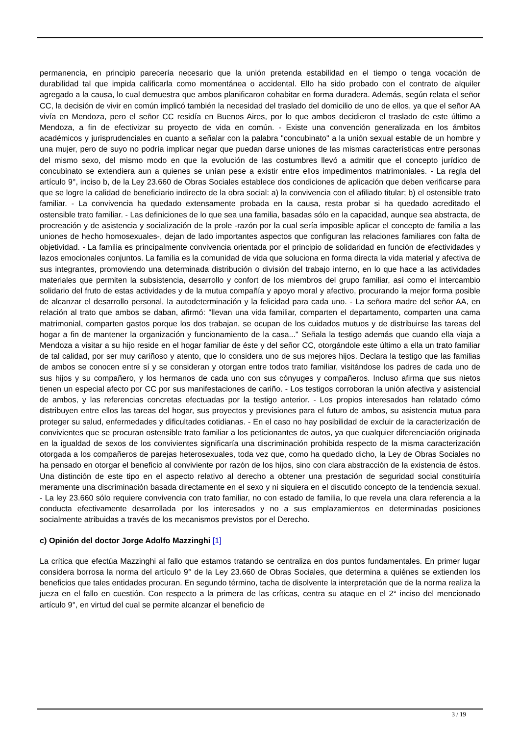permanencia, en principio parecería necesario que la unión pretenda estabilidad en el tiempo o tenga vocación de durabilidad tal que impida calificarla como momentánea o accidental. Ello ha sido probado con el contrato de alquiler agregado a la causa, lo cual demuestra que ambos planificaron cohabitar en forma duradera. Además, según relata el señor CC, la decisión de vivir en común implicó también la necesidad del traslado del domicilio de uno de ellos, ya que el señor AA vivía en Mendoza, pero el señor CC residía en Buenos Aires, por lo que ambos decidieron el traslado de este último a Mendoza, a fin de efectivizar su proyecto de vida en común. - Existe una convención generalizada en los ámbitos académicos y jurisprudenciales en cuanto a señalar con la palabra "concubinato" a la unión sexual estable de un hombre y una mujer, pero de suyo no podría implicar negar que puedan darse uniones de las mismas características entre personas del mismo sexo, del mismo modo en que la evolución de las costumbres llevó a admitir que el concepto jurídico de concubinato se extendiera aun a quienes se unían pese a existir entre ellos impedimentos matrimoniales. - La regla del artículo 9°, inciso b, de la Ley 23.660 de Obras Sociales establece dos condiciones de aplicación que deben verificarse para que se logre la calidad de beneficiario indirecto de la obra social: a) la convivencia con el afiliado titular; b) el ostensible trato familiar. - La convivencia ha quedado extensamente probada en la causa, resta probar si ha quedado acreditado el ostensible trato familiar. - Las definiciones de lo que sea una familia, basadas sólo en la capacidad, aunque sea abstracta, de procreación y de asistencia y socialización de la prole -razón por la cual sería imposible aplicar el concepto de familia a las uniones de hecho homosexuales-, dejan de lado importantes aspectos que configuran las relaciones familiares con falta de objetividad. - La familia es principalmente convivencia orientada por el principio de solidaridad en función de efectividades y lazos emocionales conjuntos. La familia es la comunidad de vida que soluciona en forma directa la vida material y afectiva de sus integrantes, promoviendo una determinada distribución o división del trabajo interno, en lo que hace a las actividades materiales que permiten la subsistencia, desarrollo y confort de los miembros del grupo familiar, así como el intercambio solidario del fruto de estas actividades y de la mutua compañía y apoyo moral y afectivo, procurando la mejor forma posible de alcanzar el desarrollo personal, la autodeterminación y la felicidad para cada uno. - La señora madre del señor AA, en relación al trato que ambos se daban, afirmó: "llevan una vida familiar, comparten el departamento, comparten una cama matrimonial, comparten gastos porque los dos trabajan, se ocupan de los cuidados mutuos y de distribuirse las tareas del hogar a fin de mantener la organización y funcionamiento de la casa..." Señala la testigo además que cuando ella viaja a Mendoza a visitar a su hijo reside en el hogar familiar de éste y del señor CC, otorgándole este último a ella un trato familiar de tal calidad, por ser muy cariñoso y atento, que lo considera uno de sus mejores hijos. Declara la testigo que las familias de ambos se conocen entre sí y se consideran y otorgan entre todos trato familiar, visitándose los padres de cada uno de sus hijos y su compañero, y los hermanos de cada uno con sus cónyuges y compañeros. Incluso afirma que sus nietos tienen un especial afecto por CC por sus manifestaciones de cariño. - Los testigos corroboran la unión afectiva y asistencial de ambos, y las referencias concretas efectuadas por la testigo anterior. - Los propios interesados han relatado cómo distribuyen entre ellos las tareas del hogar, sus proyectos y previsiones para el futuro de ambos, su asistencia mutua para proteger su salud, enfermedades y dificultades cotidianas. - En el caso no hay posibilidad de excluir de la caracterización de convivientes que se procuran ostensible trato familiar a los peticionantes de autos, ya que cualquier diferenciación originada en la igualdad de sexos de los convivientes significaría una discriminación prohibida respecto de la misma caracterización otorgada a los compañeros de parejas heterosexuales, toda vez que, como ha quedado dicho, la Ley de Obras Sociales no ha pensado en otorgar el beneficio al conviviente por razón de los hijos, sino con clara abstracción de la existencia de éstos. Una distinción de este tipo en el aspecto relativo al derecho a obtener una prestación de seguridad social constituiría meramente una discriminación basada directamente en el sexo y ni siquiera en el discutido concepto de la tendencia sexual. - La ley 23.660 sólo requiere convivencia con trato familiar, no con estado de familia, lo que revela una clara referencia a la conducta efectivamente desarrollada por los interesados y no a sus emplazamientos en determinadas posiciones socialmente atribuidas a través de los mecanismos previstos por el Derecho.
c) Opinión del doctor Jorge Adolfo Mazzinghi [1]
La crítica que efectúa Mazzinghi al fallo que estamos tratando se centraliza en dos puntos fundamentales. En primer lugar considera borrosa la norma del artículo 9° de la Ley 23.660 de Obras Sociales, que determina a quiénes se extienden los beneficios que tales entidades procuran. En segundo término, tacha de disolvente la interpretación que de la norma realiza la jueza en el fallo en cuestión. Con respecto a la primera de las críticas, centra su ataque en el 2° inciso del mencionado artículo 9°, en virtud del cual se permite alcanzar el beneficio de
3 / 19